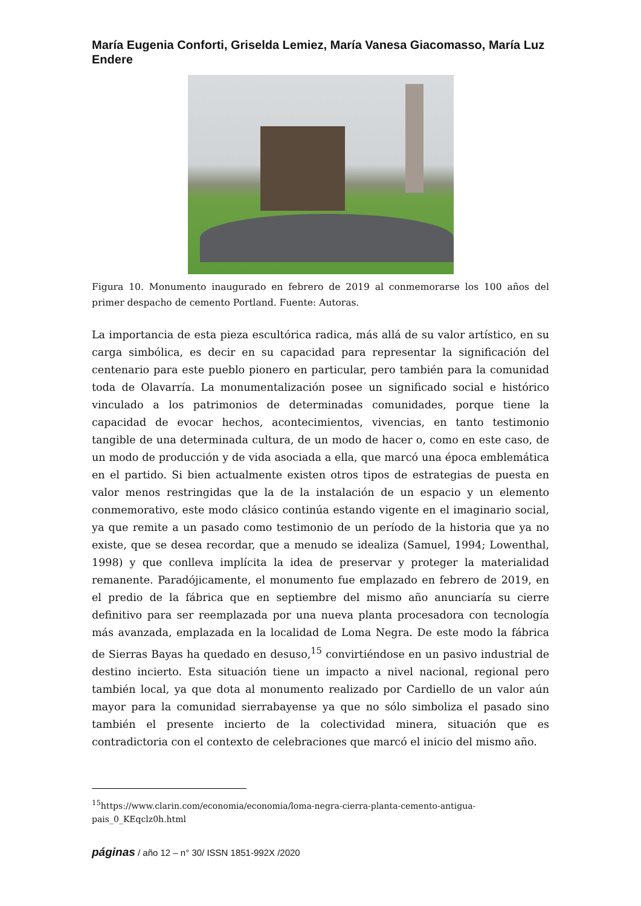María Eugenia Conforti, Griselda Lemiez, María Vanesa Giacomasso, María Luz Endere
Figura 10. Monumento inaugurado en febrero de 2019 al conmemorarse los 100 años del primer despacho de cemento Portland. Fuente: Autoras.
La importancia de esta pieza escultórica radica, más allá de su valor artístico, en su carga simbólica, es decir en su capacidad para representar la significación del centenario para este pueblo pionero en particular, pero también para la comunidad toda de Olavarría. La monumentalización posee un significado social e histórico vinculado a los patrimonios de determinadas comunidades, porque tiene la capacidad de evocar hechos, acontecimientos, vivencias, en tanto testimonio tangible de una determinada cultura, de un modo de hacer o, como en este caso, de un modo de producción y de vida asociada a ella, que marcó una época emblemática en el partido. Si bien actualmente existen otros tipos de estrategias de puesta en valor menos restringidas que la de la instalación de un espacio y un elemento conmemorativo, este modo clásico continúa estando vigente en el imaginario social, ya que remite a un pasado como testimonio de un período de la historia que ya no existe, que se desea recordar, que a menudo se idealiza (Samuel, 1994; Lowenthal, 1998) y que conlleva implícita la idea de preservar y proteger la materialidad remanente. Paradójicamente, el monumento fue emplazado en febrero de 2019, en el predio de la fábrica que en septiembre del mismo año anunciaría su cierre definitivo para ser reemplazada por una nueva planta procesadora con tecnología más avanzada, emplazada en la localidad de Loma Negra. De este modo la fábrica de Sierras Bayas ha quedado en desuso,<sup>15</sup> convirtiéndose en un pasivo industrial de destino incierto. Esta situación tiene un impacto a nivel nacional, regional pero también local, ya que dota al monumento realizado por Cardiello de un valor aún mayor para la comunidad sierrabayense ya que no sólo simboliza el pasado sino también el presente incierto de la colectividad minera, situación que es contradictoria con el contexto de celebraciones que marcó el inicio del mismo año.
<sup>15</sup> https://www.clarin.com/economia/economia/loma-negra-cierra-planta-cemento-antigua-pais_0_KEqclz0h.html
páginas / año 12 – n° 30/ ISSN 1851-992X /2020